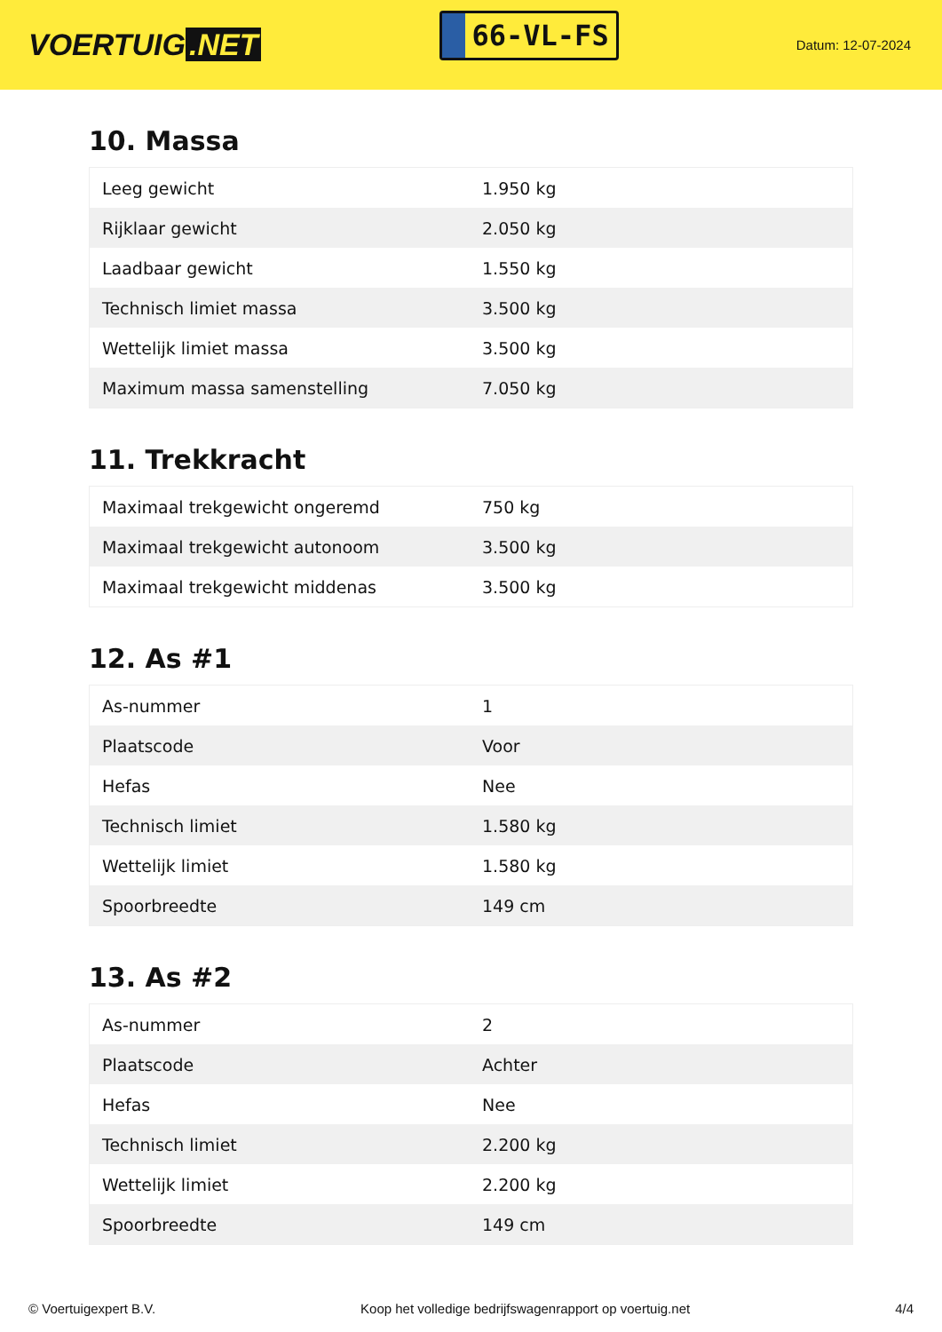VOERTUIG.NET
66-VL-FS
Datum: 12-07-2024
10. Massa
| Leeg gewicht | 1.950 kg |
| Rijklaar gewicht | 2.050 kg |
| Laadbaar gewicht | 1.550 kg |
| Technisch limiet massa | 3.500 kg |
| Wettelijk limiet massa | 3.500 kg |
| Maximum massa samenstelling | 7.050 kg |
11. Trekkracht
| Maximaal trekgewicht ongeremd | 750 kg |
| Maximaal trekgewicht autonoom | 3.500 kg |
| Maximaal trekgewicht middenas | 3.500 kg |
12. As #1
| As-nummer | 1 |
| Plaatscode | Voor |
| Hefas | Nee |
| Technisch limiet | 1.580 kg |
| Wettelijk limiet | 1.580 kg |
| Spoorbreedte | 149 cm |
13. As #2
| As-nummer | 2 |
| Plaatscode | Achter |
| Hefas | Nee |
| Technisch limiet | 2.200 kg |
| Wettelijk limiet | 2.200 kg |
| Spoorbreedte | 149 cm |
© Voertuigexpert B.V. Koop het volledige bedrijfswagenrapport op voertuig.net 4/4